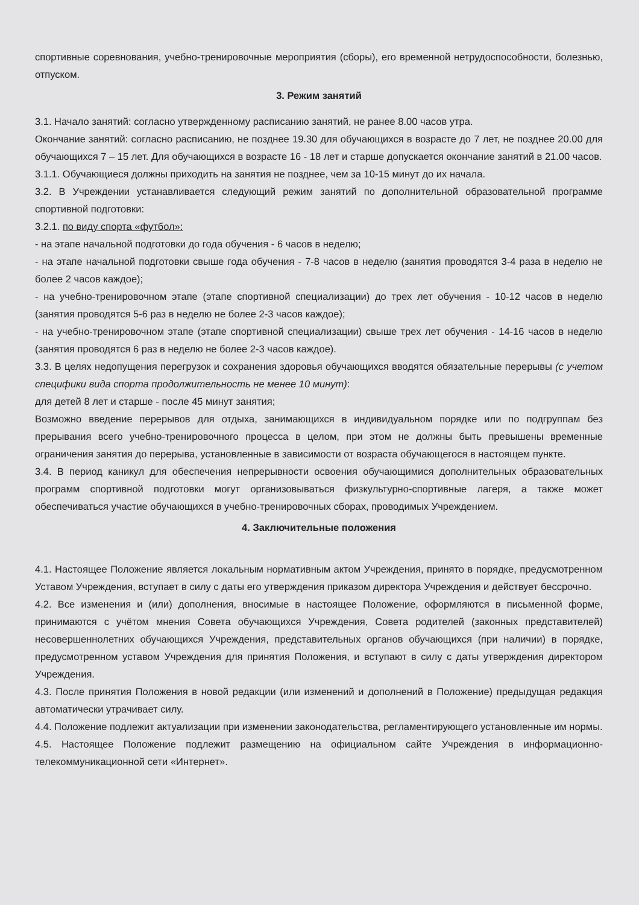спортивные соревнования, учебно-тренировочные мероприятия (сборы), его временной нетрудоспособности, болезнью, отпуском.
3. Режим занятий
3.1. Начало занятий: согласно утвержденному расписанию занятий, не ранее 8.00 часов утра.
Окончание занятий: согласно расписанию, не позднее 19.30 для обучающихся в возрасте до 7 лет, не позднее 20.00 для обучающихся 7 – 15 лет. Для обучающихся в возрасте 16 - 18 лет и старше допускается окончание занятий в 21.00 часов.
3.1.1. Обучающиеся должны приходить на занятия не позднее, чем за 10-15 минут до их начала.
3.2. В Учреждении устанавливается следующий режим занятий по дополнительной образовательной программе спортивной подготовки:
3.2.1. по виду спорта «футбол»:
- на этапе начальной подготовки до года обучения - 6 часов в неделю;
- на этапе начальной подготовки свыше года обучения - 7-8 часов в неделю (занятия проводятся 3-4 раза в неделю не более 2 часов каждое);
- на учебно-тренировочном этапе (этапе спортивной специализации) до трех лет обучения - 10-12 часов в неделю (занятия проводятся 5-6 раз в неделю не более 2-3 часов каждое);
- на учебно-тренировочном этапе (этапе спортивной специализации) свыше трех лет обучения - 14-16 часов в неделю (занятия проводятся 6 раз в неделю не более 2-3 часов каждое).
3.3. В целях недопущения перегрузок и сохранения здоровья обучающихся вводятся обязательные перерывы (с учетом специфики вида спорта продолжительность не менее 10 минут):
для детей 8 лет и старше - после 45 минут занятия;
Возможно введение перерывов для отдыха, занимающихся в индивидуальном порядке или по подгруппам без прерывания всего учебно-тренировочного процесса в целом, при этом не должны быть превышены временные ограничения занятия до перерыва, установленные в зависимости от возраста обучающегося в настоящем пункте.
3.4. В период каникул для обеспечения непрерывности освоения обучающимися дополнительных образовательных программ спортивной подготовки могут организовываться физкультурно-спортивные лагеря, а также может обеспечиваться участие обучающихся в учебно-тренировочных сборах, проводимых Учреждением.
4. Заключительные положения
4.1. Настоящее Положение является локальным нормативным актом Учреждения, принято в порядке, предусмотренном Уставом Учреждения, вступает в силу с даты его утверждения приказом директора Учреждения и действует бессрочно.
4.2. Все изменения и (или) дополнения, вносимые в настоящее Положение, оформляются в письменной форме, принимаются с учётом мнения Совета обучающихся Учреждения, Совета родителей (законных представителей) несовершеннолетних обучающихся Учреждения, представительных органов обучающихся (при наличии) в порядке, предусмотренном уставом Учреждения для принятия Положения, и вступают в силу с даты утверждения директором Учреждения.
4.3. После принятия Положения в новой редакции (или изменений и дополнений в Положение) предыдущая редакция автоматически утрачивает силу.
4.4. Положение подлежит актуализации при изменении законодательства, регламентирующего установленные им нормы.
4.5. Настоящее Положение подлежит размещению на официальном сайте Учреждения в информационно-телекоммуникационной сети «Интернет».